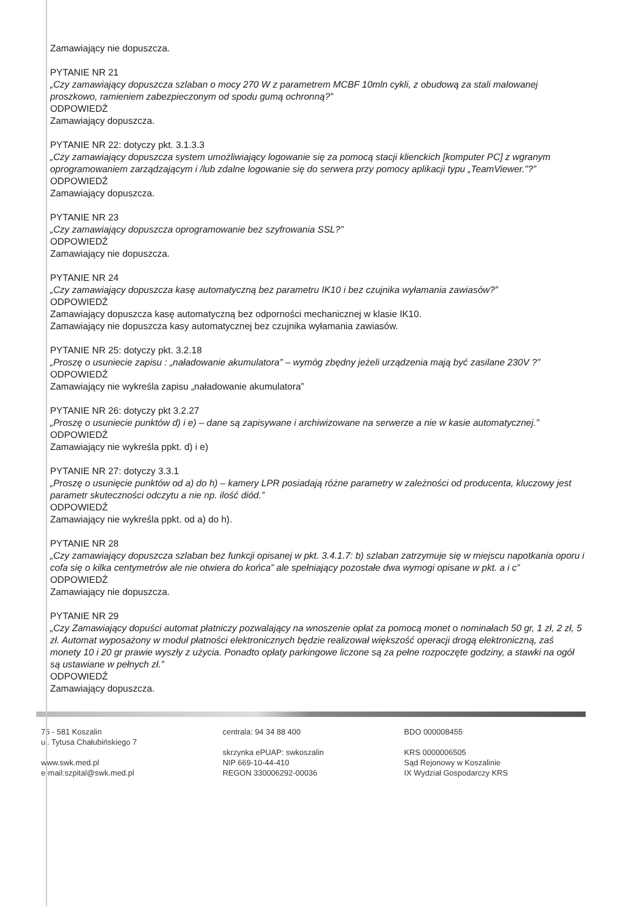Zamawiający nie dopuszcza.
PYTANIE NR 21
„Czy zamawiający dopuszcza szlaban o mocy 270 W z parametrem MCBF 10mln cykli, z obudową za stali malowanej proszkowo, ramieniem zabezpieczonym od spodu gumą ochronną?”
ODPOWIEDŹ
Zamawiający dopuszcza.
PYTANIE NR 22: dotyczy pkt. 3.1.3.3
„Czy zamawiający dopuszcza system umożliwiający logowanie się za pomocą stacji klienckich [komputer PC] z wgranym oprogramowaniem zarządzającym i /lub zdalne logowanie się do serwera przy pomocy aplikacji typu „TeamViewer.”?”
ODPOWIEDŹ
Zamawiający dopuszcza.
PYTANIE NR 23
„Czy zamawiający dopuszcza oprogramowanie bez szyfrowania SSL?”
ODPOWIEDŹ
Zamawiający nie dopuszcza.
PYTANIE NR 24
„Czy zamawiający dopuszcza kasę automatyczną bez parametru IK10 i bez czujnika wyłamania zawiasów?”
ODPOWIEDŹ
Zamawiający dopuszcza kasę automatyczną bez odporności mechanicznej w klasie IK10.
Zamawiający nie dopuszcza kasy automatycznej bez czujnika wyłamania zawiasów.
PYTANIE NR 25: dotyczy pkt. 3.2.18
„Proszę o usuniecie zapisu : „naładowanie akumulatora” – wymóg zbędny jeżeli urządzenia mają być zasilane 230V ?”
ODPOWIEDŹ
Zamawiający nie wykreśla zapisu „naładowanie akumulatora”
PYTANIE NR 26: dotyczy pkt 3.2.27
„Proszę o usuniecie punktów d) i e) – dane są zapisywane i archiwizowane na serwerze a nie w kasie automatycznej.”
ODPOWIEDŹ
Zamawiający nie wykreśla ppkt. d) i e)
PYTANIE NR 27: dotyczy 3.3.1
„Proszę o usunięcie punktów od a) do h) – kamery LPR posiadają różne parametry w zależności od producenta, kluczowy jest parametr skuteczności odczytu a nie np. ilość diód.”
ODPOWIEDŹ
Zamawiający nie wykreśla ppkt. od a) do h).
PYTANIE NR 28
„Czy zamawiający dopuszcza szlaban bez funkcji opisanej w pkt. 3.4.1.7: b) szlaban zatrzymuje się w miejscu napotkania oporu i cofa się o kilka centymetrów ale nie otwiera do końca” ale spełniający pozostałe dwa wymogi opisane w pkt. a i c”
ODPOWIEDŹ
Zamawiający nie dopuszcza.
PYTANIE NR 29
„Czy Zamawiający dopuści automat płatniczy pozwalający na wnoszenie opłat za pomocą monet o nominałach 50 gr, 1 zł, 2 zł, 5 zł. Automat wyposażony w moduł płatności elektronicznych będzie realizował większość operacji drogą elektroniczną, zaś monety 10 i 20 gr prawie wyszły z użycia. Ponadto opłaty parkingowe liczone są za pełne rozpoczęte godziny, a stawki na ogół są ustawiane w pełnych zł.”
ODPOWIEDŹ
Zamawiający dopuszcza.
75 - 581 Koszalin
ul. Tytusa Chałubińskiego 7
www.swk.med.pl
e-mail:szpital@swk.med.pl
centrala: 94 34 88 400
skrzynka ePUAP: swkoszalin
NIP 669-10-44-410
REGON 330006292-00036
BDO 000008455
KRS 0000006505
Sąd Rejonowy w Koszalinie
IX Wydział Gospodarczy KRS